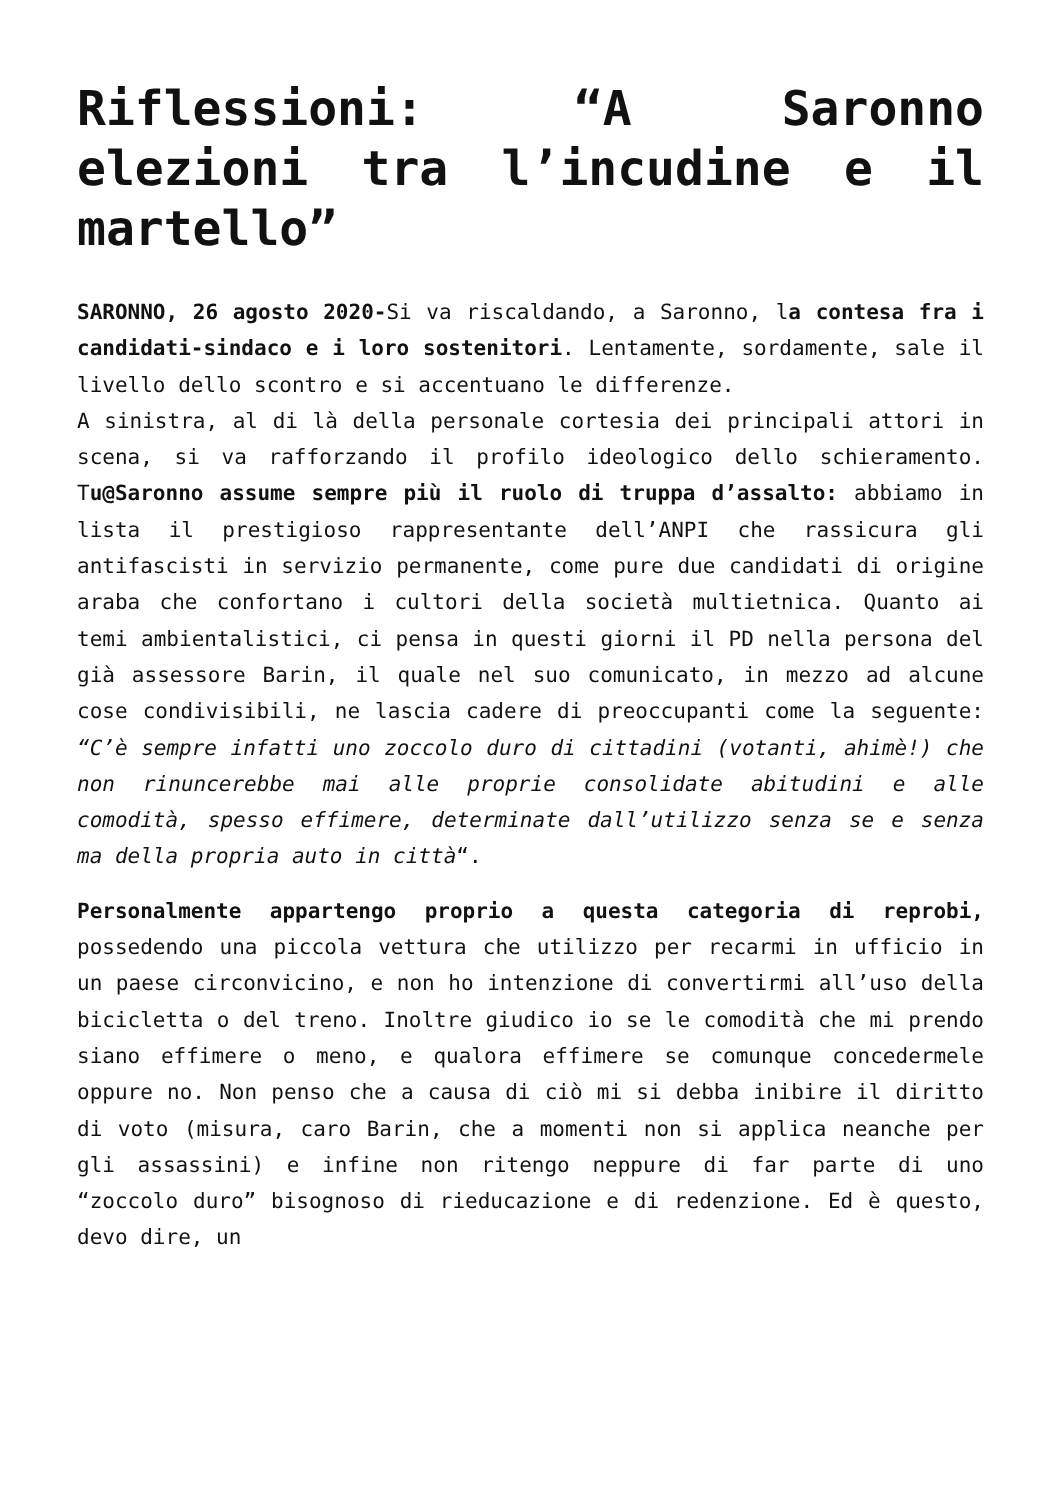Riflessioni: “A Saronno elezioni tra l’incudine e il martello”
SARONNO, 26 agosto 2020-Si va riscaldando, a Saronno, la contesa fra i candidati-sindaco e i loro sostenitori. Lentamente, sordamente, sale il livello dello scontro e si accentuano le differenze.
A sinistra, al di là della personale cortesia dei principali attori in scena, si va rafforzando il profilo ideologico dello schieramento. Tu@Saronno assume sempre più il ruolo di truppa d’assalto: abbiamo in lista il prestigioso rappresentante dell’ANPI che rassicura gli antifascisti in servizio permanente, come pure due candidati di origine araba che confortano i cultori della società multietnica. Quanto ai temi ambientalistici, ci pensa in questi giorni il PD nella persona del già assessore Barin, il quale nel suo comunicato, in mezzo ad alcune cose condivisibili, ne lascia cadere di preoccupanti come la seguente: “C’è sempre infatti uno zoccolo duro di cittadini (votanti, ahimè!) che non rinuncerebbe mai alle proprie consolidate abitudini e alle comodità, spesso effimere, determinate dall’utilizzo senza se e senza ma della propria auto in città“.
Personalmente appartengo proprio a questa categoria di reprobi, possedendo una piccola vettura che utilizzo per recarmi in ufficio in un paese circonvicino, e non ho intenzione di convertirmi all’uso della bicicletta o del treno. Inoltre giudico io se le comodità che mi prendo siano effimere o meno, e qualora effimere se comunque concedermele oppure no. Non penso che a causa di ciò mi si debba inibire il diritto di voto (misura, caro Barin, che a momenti non si applica neanche per gli assassini) e infine non ritengo neppure di far parte di uno “zoccolo duro” bisognoso di rieducazione e di redenzione. Ed è questo, devo dire, un